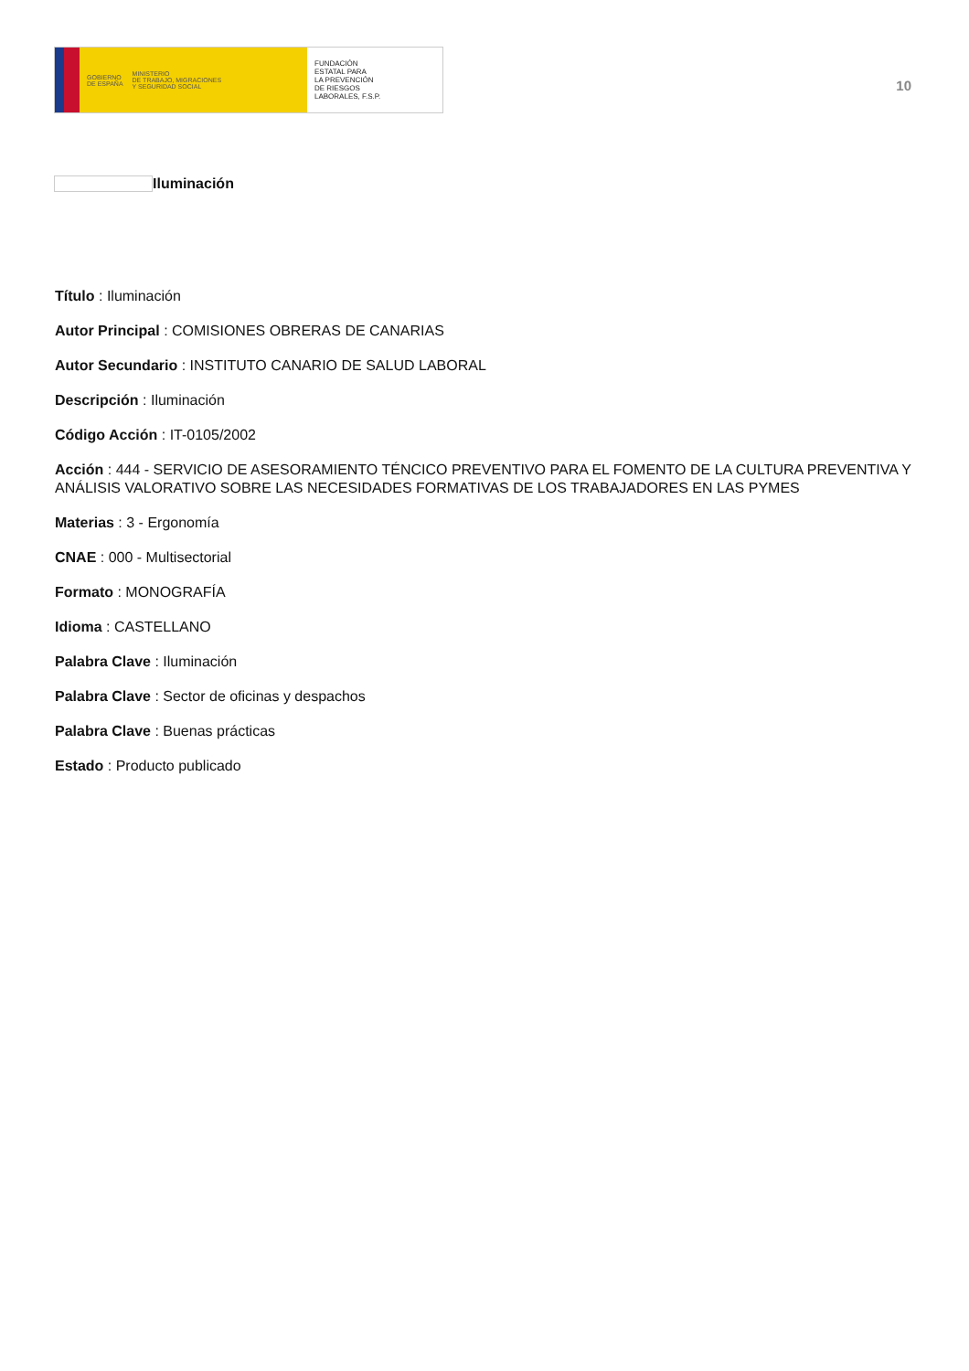GOBIERNO
DE ESPAÑA MINISTERIO
DE TRABAJO, MIGRACIONES
Y SEGURIDAD SOCIAL
FUNDACIÓN
ESTATAL PARA
LA PREVENCIÓN
DE RIESGOS
LABORALES, F.S.P.
10
Iluminación
Título : Iluminación
Autor Principal : COMISIONES OBRERAS DE CANARIAS
Autor Secundario : INSTITUTO CANARIO DE SALUD LABORAL
Descripción : Iluminación
Código Acción : IT-0105/2002
Acción : 444 - SERVICIO DE ASESORAMIENTO TÉNCICO PREVENTIVO PARA EL FOMENTO DE LA CULTURA PREVENTIVA Y ANÁLISIS VALORATIVO SOBRE LAS NECESIDADES FORMATIVAS DE LOS TRABAJADORES EN LAS PYMES
Materias : 3 - Ergonomía
CNAE : 000 - Multisectorial
Formato : MONOGRAFÍA
Idioma : CASTELLANO
Palabra Clave : Iluminación
Palabra Clave : Sector de oficinas y despachos
Palabra Clave : Buenas prácticas
Estado : Producto publicado